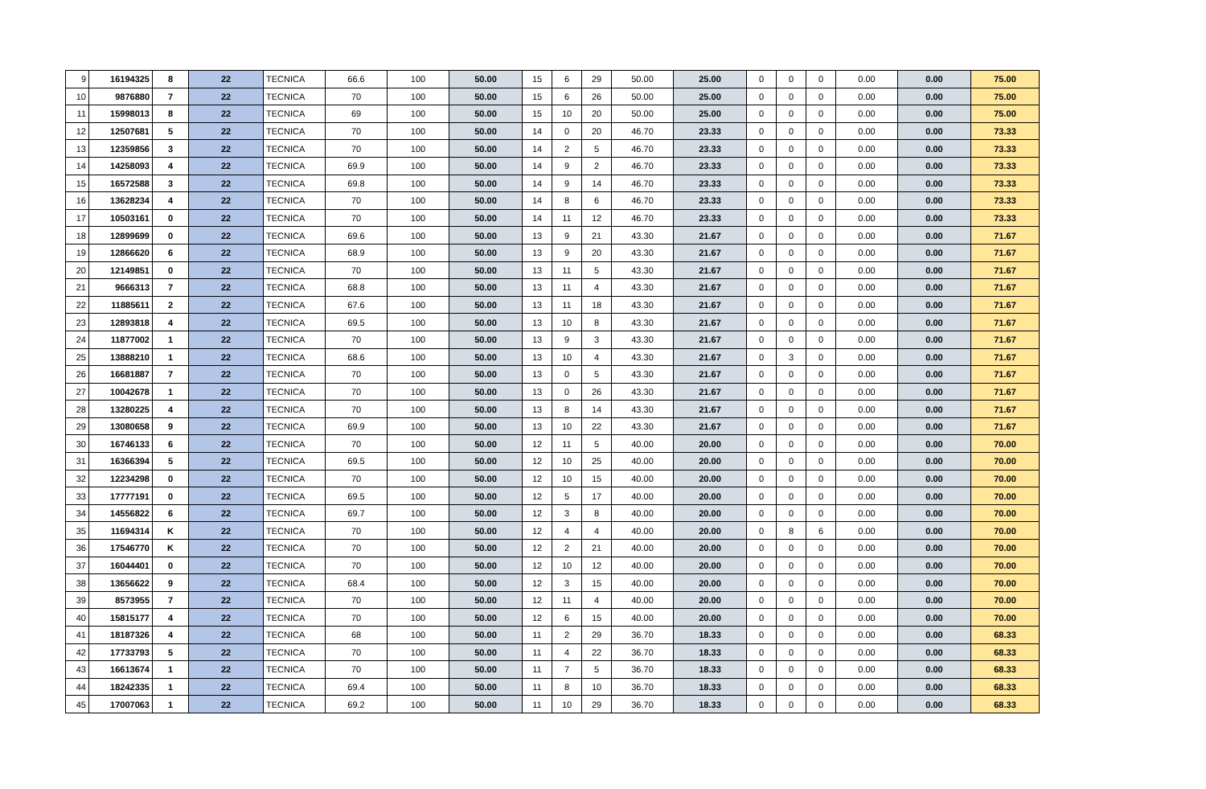| 9 | 16194325 | 8 | 22 | TECNICA | 66.6 | 100 | 50.00 | 15 | 6 | 29 | 50.00 | 25.00 | 0 | 0 | 0 | 0.00 | 0.00 | 75.00 |
| 10 | 9876880 | 7 | 22 | TECNICA | 70 | 100 | 50.00 | 15 | 6 | 26 | 50.00 | 25.00 | 0 | 0 | 0 | 0.00 | 0.00 | 75.00 |
| 11 | 15998013 | 8 | 22 | TECNICA | 69 | 100 | 50.00 | 15 | 10 | 20 | 50.00 | 25.00 | 0 | 0 | 0 | 0.00 | 0.00 | 75.00 |
| 12 | 12507681 | 5 | 22 | TECNICA | 70 | 100 | 50.00 | 14 | 0 | 20 | 46.70 | 23.33 | 0 | 0 | 0 | 0.00 | 0.00 | 73.33 |
| 13 | 12359856 | 3 | 22 | TECNICA | 70 | 100 | 50.00 | 14 | 2 | 5 | 46.70 | 23.33 | 0 | 0 | 0 | 0.00 | 0.00 | 73.33 |
| 14 | 14258093 | 4 | 22 | TECNICA | 69.9 | 100 | 50.00 | 14 | 9 | 2 | 46.70 | 23.33 | 0 | 0 | 0 | 0.00 | 0.00 | 73.33 |
| 15 | 16572588 | 3 | 22 | TECNICA | 69.8 | 100 | 50.00 | 14 | 9 | 14 | 46.70 | 23.33 | 0 | 0 | 0 | 0.00 | 0.00 | 73.33 |
| 16 | 13628234 | 4 | 22 | TECNICA | 70 | 100 | 50.00 | 14 | 8 | 6 | 46.70 | 23.33 | 0 | 0 | 0 | 0.00 | 0.00 | 73.33 |
| 17 | 10503161 | 0 | 22 | TECNICA | 70 | 100 | 50.00 | 14 | 11 | 12 | 46.70 | 23.33 | 0 | 0 | 0 | 0.00 | 0.00 | 73.33 |
| 18 | 12899699 | 0 | 22 | TECNICA | 69.6 | 100 | 50.00 | 13 | 9 | 21 | 43.30 | 21.67 | 0 | 0 | 0 | 0.00 | 0.00 | 71.67 |
| 19 | 12866620 | 6 | 22 | TECNICA | 68.9 | 100 | 50.00 | 13 | 9 | 20 | 43.30 | 21.67 | 0 | 0 | 0 | 0.00 | 0.00 | 71.67 |
| 20 | 12149851 | 0 | 22 | TECNICA | 70 | 100 | 50.00 | 13 | 11 | 5 | 43.30 | 21.67 | 0 | 0 | 0 | 0.00 | 0.00 | 71.67 |
| 21 | 9666313 | 7 | 22 | TECNICA | 68.8 | 100 | 50.00 | 13 | 11 | 4 | 43.30 | 21.67 | 0 | 0 | 0 | 0.00 | 0.00 | 71.67 |
| 22 | 11885611 | 2 | 22 | TECNICA | 67.6 | 100 | 50.00 | 13 | 11 | 18 | 43.30 | 21.67 | 0 | 0 | 0 | 0.00 | 0.00 | 71.67 |
| 23 | 12893818 | 4 | 22 | TECNICA | 69.5 | 100 | 50.00 | 13 | 10 | 8 | 43.30 | 21.67 | 0 | 0 | 0 | 0.00 | 0.00 | 71.67 |
| 24 | 11877002 | 1 | 22 | TECNICA | 70 | 100 | 50.00 | 13 | 9 | 3 | 43.30 | 21.67 | 0 | 0 | 0 | 0.00 | 0.00 | 71.67 |
| 25 | 13888210 | 1 | 22 | TECNICA | 68.6 | 100 | 50.00 | 13 | 10 | 4 | 43.30 | 21.67 | 0 | 3 | 0 | 0.00 | 0.00 | 71.67 |
| 26 | 16681887 | 7 | 22 | TECNICA | 70 | 100 | 50.00 | 13 | 0 | 5 | 43.30 | 21.67 | 0 | 0 | 0 | 0.00 | 0.00 | 71.67 |
| 27 | 10042678 | 1 | 22 | TECNICA | 70 | 100 | 50.00 | 13 | 0 | 26 | 43.30 | 21.67 | 0 | 0 | 0 | 0.00 | 0.00 | 71.67 |
| 28 | 13280225 | 4 | 22 | TECNICA | 70 | 100 | 50.00 | 13 | 8 | 14 | 43.30 | 21.67 | 0 | 0 | 0 | 0.00 | 0.00 | 71.67 |
| 29 | 13080658 | 9 | 22 | TECNICA | 69.9 | 100 | 50.00 | 13 | 10 | 22 | 43.30 | 21.67 | 0 | 0 | 0 | 0.00 | 0.00 | 71.67 |
| 30 | 16746133 | 6 | 22 | TECNICA | 70 | 100 | 50.00 | 12 | 11 | 5 | 40.00 | 20.00 | 0 | 0 | 0 | 0.00 | 0.00 | 70.00 |
| 31 | 16366394 | 5 | 22 | TECNICA | 69.5 | 100 | 50.00 | 12 | 10 | 25 | 40.00 | 20.00 | 0 | 0 | 0 | 0.00 | 0.00 | 70.00 |
| 32 | 12234298 | 0 | 22 | TECNICA | 70 | 100 | 50.00 | 12 | 10 | 15 | 40.00 | 20.00 | 0 | 0 | 0 | 0.00 | 0.00 | 70.00 |
| 33 | 17777191 | 0 | 22 | TECNICA | 69.5 | 100 | 50.00 | 12 | 5 | 17 | 40.00 | 20.00 | 0 | 0 | 0 | 0.00 | 0.00 | 70.00 |
| 34 | 14556822 | 6 | 22 | TECNICA | 69.7 | 100 | 50.00 | 12 | 3 | 8 | 40.00 | 20.00 | 0 | 0 | 0 | 0.00 | 0.00 | 70.00 |
| 35 | 11694314 | K | 22 | TECNICA | 70 | 100 | 50.00 | 12 | 4 | 4 | 40.00 | 20.00 | 0 | 8 | 6 | 0.00 | 0.00 | 70.00 |
| 36 | 17546770 | K | 22 | TECNICA | 70 | 100 | 50.00 | 12 | 2 | 21 | 40.00 | 20.00 | 0 | 0 | 0 | 0.00 | 0.00 | 70.00 |
| 37 | 16044401 | 0 | 22 | TECNICA | 70 | 100 | 50.00 | 12 | 10 | 12 | 40.00 | 20.00 | 0 | 0 | 0 | 0.00 | 0.00 | 70.00 |
| 38 | 13656622 | 9 | 22 | TECNICA | 68.4 | 100 | 50.00 | 12 | 3 | 15 | 40.00 | 20.00 | 0 | 0 | 0 | 0.00 | 0.00 | 70.00 |
| 39 | 8573955 | 7 | 22 | TECNICA | 70 | 100 | 50.00 | 12 | 11 | 4 | 40.00 | 20.00 | 0 | 0 | 0 | 0.00 | 0.00 | 70.00 |
| 40 | 15815177 | 4 | 22 | TECNICA | 70 | 100 | 50.00 | 12 | 6 | 15 | 40.00 | 20.00 | 0 | 0 | 0 | 0.00 | 0.00 | 70.00 |
| 41 | 18187326 | 4 | 22 | TECNICA | 68 | 100 | 50.00 | 11 | 2 | 29 | 36.70 | 18.33 | 0 | 0 | 0 | 0.00 | 0.00 | 68.33 |
| 42 | 17733793 | 5 | 22 | TECNICA | 70 | 100 | 50.00 | 11 | 4 | 22 | 36.70 | 18.33 | 0 | 0 | 0 | 0.00 | 0.00 | 68.33 |
| 43 | 16613674 | 1 | 22 | TECNICA | 70 | 100 | 50.00 | 11 | 7 | 5 | 36.70 | 18.33 | 0 | 0 | 0 | 0.00 | 0.00 | 68.33 |
| 44 | 18242335 | 1 | 22 | TECNICA | 69.4 | 100 | 50.00 | 11 | 8 | 10 | 36.70 | 18.33 | 0 | 0 | 0 | 0.00 | 0.00 | 68.33 |
| 45 | 17007063 | 1 | 22 | TECNICA | 69.2 | 100 | 50.00 | 11 | 10 | 29 | 36.70 | 18.33 | 0 | 0 | 0 | 0.00 | 0.00 | 68.33 |